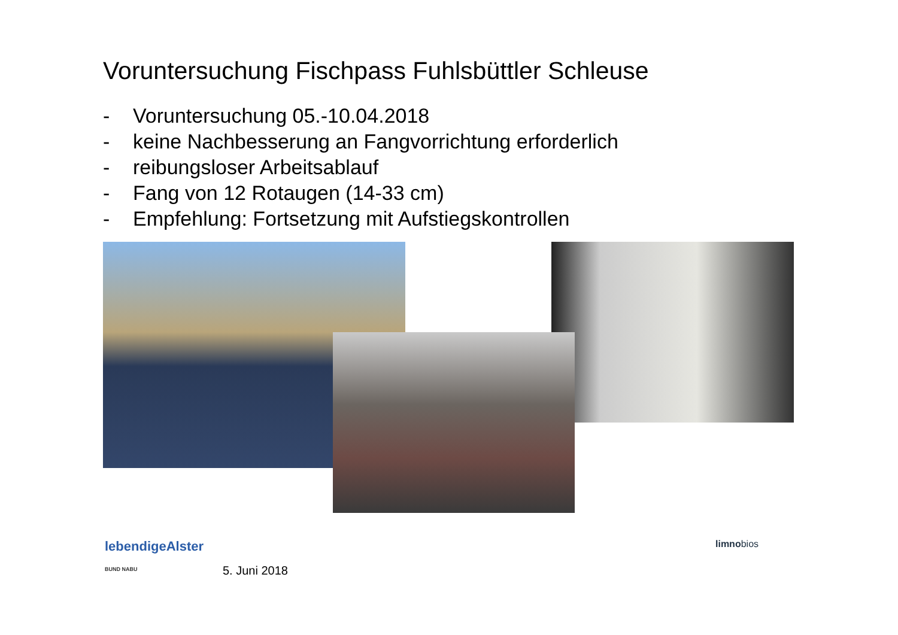Voruntersuchung Fischpass Fuhlsbüttler Schleuse
- Voruntersuchung 05.-10.04.2018
- keine Nachbesserung an Fangvorrichtung erforderlich
- reibungsloser Arbeitsablauf
- Fang von 12 Rotaugen (14-33 cm)
- Empfehlung: Fortsetzung mit Aufstiegskontrollen
lebendigeAlster
BUND NABU
5. Juni 2018
limnobios